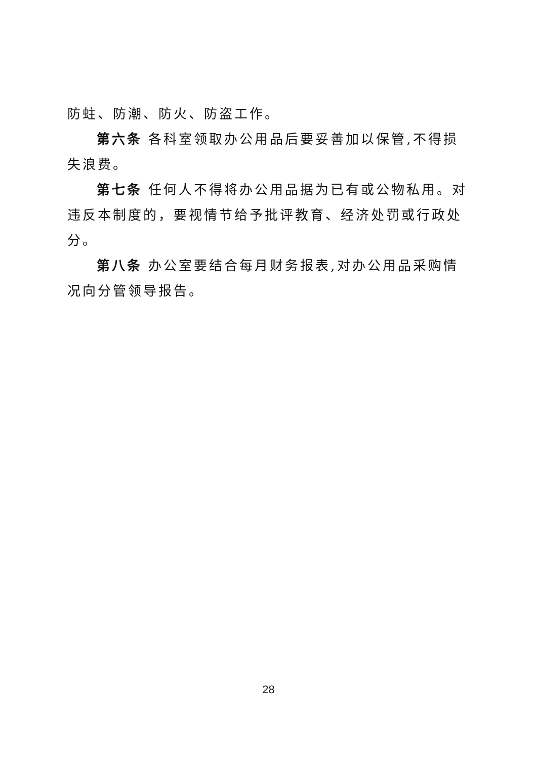防蛀、防潮、防火、防盗工作。
第六条 各科室领取办公用品后要妥善加以保管,不得损失浪费。
第七条 任何人不得将办公用品据为已有或公物私用。对违反本制度的，要视情节给予批评教育、经济处罚或行政处分。
第八条 办公室要结合每月财务报表,对办公用品采购情况向分管领导报告。
28